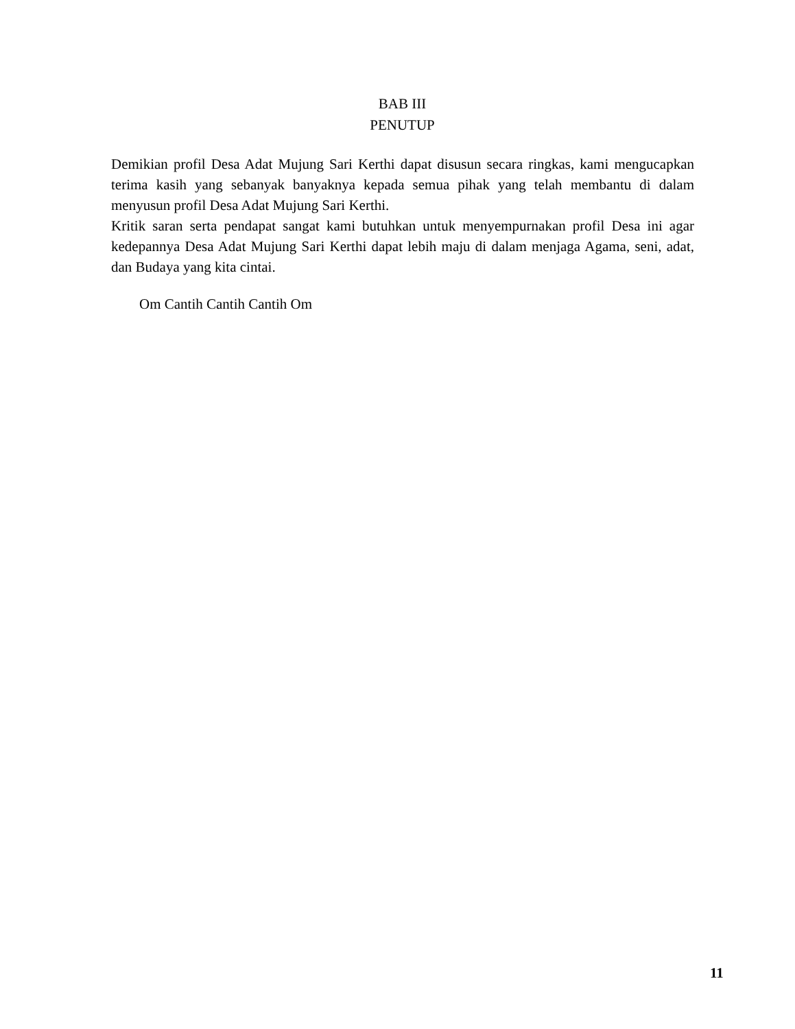BAB III
PENUTUP
Demikian profil Desa Adat Mujung Sari Kerthi dapat disusun secara ringkas, kami mengucapkan terima kasih yang sebanyak banyaknya kepada semua pihak yang telah membantu di dalam menyusun profil Desa Adat Mujung Sari Kerthi.
Kritik saran serta pendapat sangat kami butuhkan untuk menyempurnakan profil Desa ini agar kedepannya Desa Adat Mujung Sari Kerthi dapat lebih maju di dalam menjaga Agama, seni, adat, dan Budaya yang kita cintai.
Om Cantih Cantih Cantih Om
11